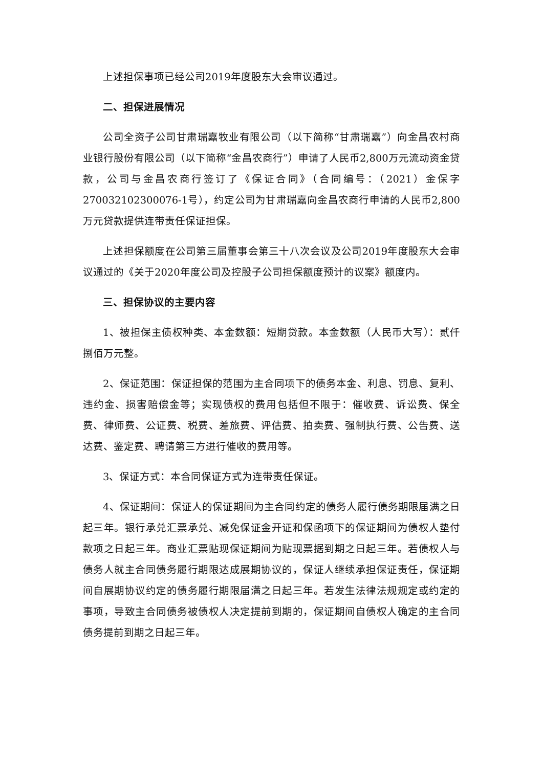上述担保事项已经公司2019年度股东大会审议通过。
二、担保进展情况
公司全资子公司甘肃瑞嘉牧业有限公司（以下简称“甘肃瑞嘉”）向金昌农村商业银行股份有限公司（以下简称“金昌农商行”）申请了人民币2,800万元流动资金贷款，公司与金昌农商行签订了《保证合同》（合同编号：（2021）金保字270032102300076-1号），约定公司为甘肃瑞嘉向金昌农商行申请的人民币2,800万元贷款提供连带责任保证担保。
上述担保额度在公司第三届董事会第三十八次会议及公司2019年度股东大会审议通过的《关于2020年度公司及控股子公司担保额度预计的议案》额度内。
三、担保协议的主要内容
1、被担保主债权种类、本金数额：短期贷款。本金数额（人民币大写）：贰仟捌佰万元整。
2、保证范围：保证担保的范围为主合同项下的债务本金、利息、罚息、复利、违约金、损害赔偿金等；实现债权的费用包括但不限于：催收费、诉讼费、保全费、律师费、公证费、税费、差旅费、评估费、拍卖费、强制执行费、公告费、送达费、鉴定费、聘请第三方进行催收的费用等。
3、保证方式：本合同保证方式为连带责任保证。
4、保证期间：保证人的保证期间为主合同约定的债务人履行债务期限届满之日起三年。银行承兑汇票承兑、减免保证金开证和保函项下的保证期间为债权人垫付款项之日起三年。商业汇票贴现保证期间为贴现票据到期之日起三年。若债权人与债务人就主合同债务履行期限达成展期协议的，保证人继续承担保证责任，保证期间自展期协议约定的债务履行期限届满之日起三年。若发生法律法规规定或约定的事项，导致主合同债务被债权人决定提前到期的，保证期间自债权人确定的主合同债务提前到期之日起三年。